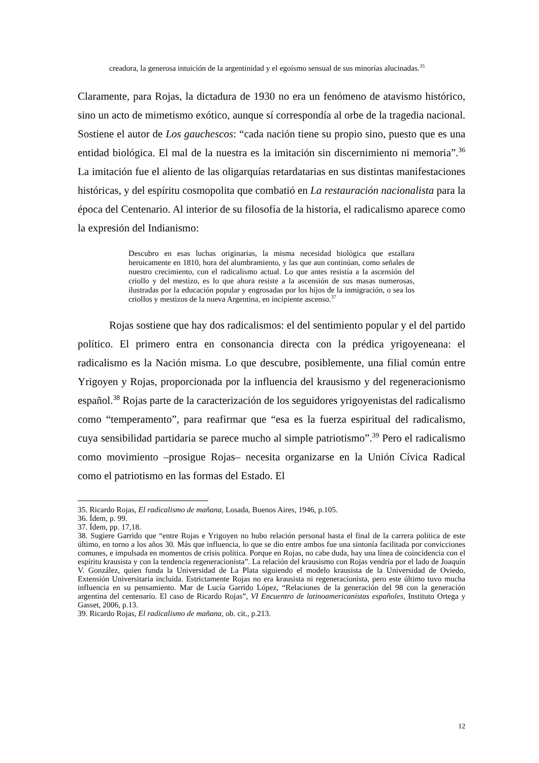creadora, la generosa intuición de la argentinidad y el egoísmo sensual de sus minorías alucinadas.<sup>35</sup>
Claramente, para Rojas, la dictadura de 1930 no era un fenómeno de atavismo histórico, sino un acto de mimetismo exótico, aunque sí correspondía al orbe de la tragedia nacional. Sostiene el autor de Los gauchescos: “cada nación tiene su propio sino, puesto que es una entidad biológica. El mal de la nuestra es la imitación sin discernimiento ni memoria”.<sup>36</sup> La imitación fue el aliento de las oligarquías retardatarias en sus distintas manifestaciones históricas, y del espíritu cosmopolita que combatió en La restauración nacionalista para la época del Centenario. Al interior de su filosofía de la historia, el radicalismo aparece como la expresión del Indianismo:
Descubro en esas luchas originarias, la misma necesidad biológica que estallara heroicamente en 1810, hora del alumbramiento, y las que aun continúan, como señales de nuestro crecimiento, con el radicalismo actual. Lo que antes resistía a la ascensión del criollo y del mestizo, es lo que ahora resiste a la ascensión de sus masas numerosas, ilustradas por la educación popular y engrosadas por los hijos de la inmigración, o sea los criollos y mestizos de la nueva Argentina, en incipiente ascenso.<sup>37</sup>
Rojas sostiene que hay dos radicalismos: el del sentimiento popular y el del partido político. El primero entra en consonancia directa con la prédica yrigoyeneana: el radicalismo es la Nación misma. Lo que descubre, posiblemente, una filial común entre Yrigoyen y Rojas, proporcionada por la influencia del krausismo y del regeneracionismo español.<sup>38</sup> Rojas parte de la caracterización de los seguidores yrigoyenistas del radicalismo como “temperamento”, para reafirmar que “esa es la fuerza espiritual del radicalismo, cuya sensibilidad partidaria se parece mucho al simple patriotismo”.<sup>39</sup> Pero el radicalismo como movimiento –prosigue Rojas– necesita organizarse en la Unión Cívica Radical como el patriotismo en las formas del Estado. El
35. Ricardo Rojas, El radicalismo de mañana, Losada, Buenos Aires, 1946, p.105.
36. Ídem, p. 99.
37. Ídem, pp. 17,18.
38. Sugiere Garrido que “entre Rojas e Yrigoyen no hubo relación personal hasta el final de la carrera política de este último, en torno a los años 30. Más que influencia, lo que se dio entre ambos fue una sintonía facilitada por convicciones comunes, e impulsada en momentos de crisis política. Porque en Rojas, no cabe duda, hay una línea de coincidencia con el espíritu krausista y con la tendencia regeneracionista”. La relación del krausismo con Rojas vendría por el lado de Joaquín V. González, quien funda la Universidad de La Plata siguiendo el modelo krausista de la Universidad de Oviedo, Extensión Universitaria incluida. Estrictamente Rojas no era krausista ni regeneracionista, pero este último tuvo mucha influencia en su pensamiento. Mar de Lucía Garrido López, “Relaciones de la generación del 98 con la generación argentina del centenario. El caso de Ricardo Rojas”, VI Encuentro de latinoamericanistas españoles, Instituto Ortega y Gasset, 2006, p.13.
39. Ricardo Rojas, El radicalismo de mañana, ob. cit., p.213.
12